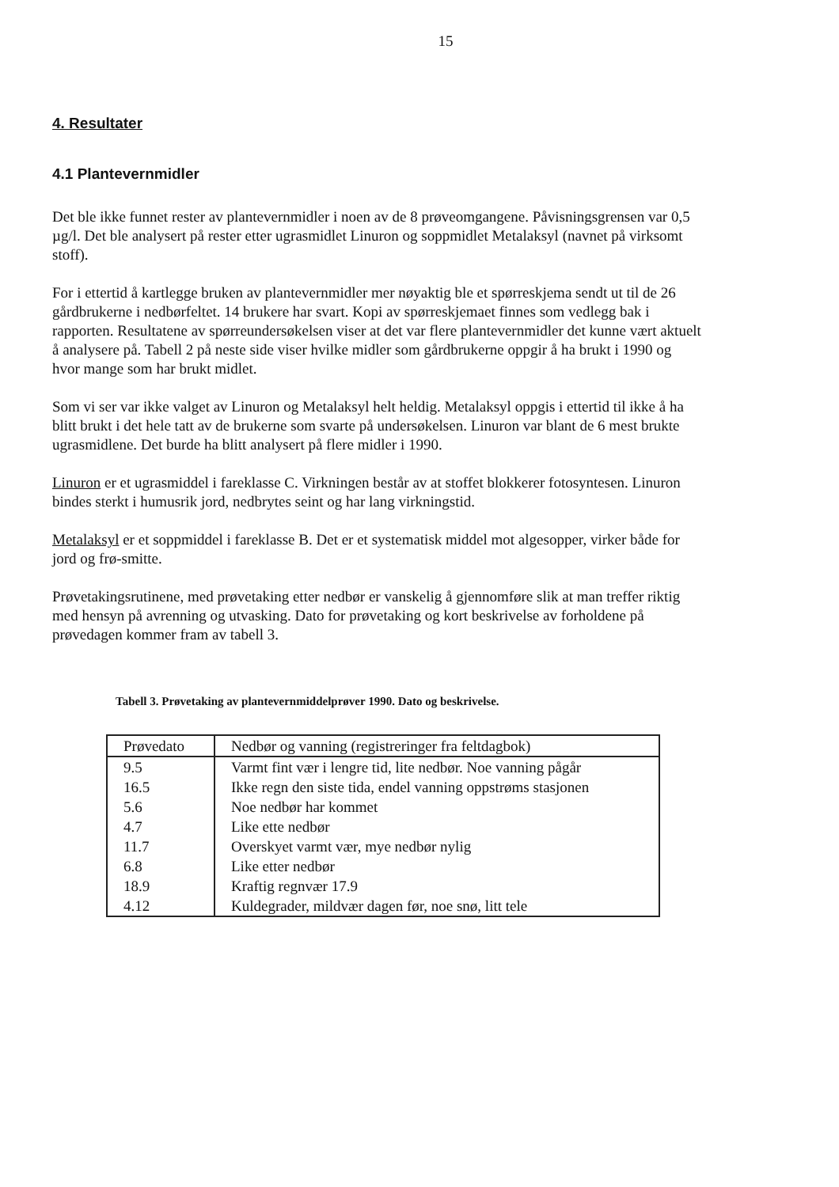15
4. Resultater
4.1 Plantevernmidler
Det ble ikke funnet rester av plantevernmidler i noen av de 8 prøveomgangene. Påvisningsgrensen var 0,5 µg/l. Det ble analysert på rester etter ugrasmidlet Linuron og soppmidlet Metalaksyl (navnet på virksomt stoff).
For i ettertid å kartlegge bruken av plantevernmidler mer nøyaktig ble et spørreskjema sendt ut til de 26 gårdbrukerne i nedbørfeltet. 14 brukere har svart. Kopi av spørreskjemaet finnes som vedlegg bak i rapporten. Resultatene av spørreundersøkelsen viser at det var flere plantevernmidler det kunne vært aktuelt å analysere på. Tabell 2 på neste side viser hvilke midler som gårdbrukerne oppgir å ha brukt i 1990 og hvor mange som har brukt midlet.
Som vi ser var ikke valget av Linuron og Metalaksyl helt heldig. Metalaksyl oppgis i ettertid til ikke å ha blitt brukt i det hele tatt av de brukerne som svarte på undersøkelsen. Linuron var blant de 6 mest brukte ugrasmidlene. Det burde ha blitt analysert på flere midler i 1990.
Linuron er et ugrasmiddel i fareklasse C. Virkningen består av at stoffet blokkerer fotosyntesen. Linuron bindes sterkt i humusrik jord, nedbrytes seint og har lang virkningstid.
Metalaksyl er et soppmiddel i fareklasse B. Det er et systematisk middel mot algesopper, virker både for jord og frø-smitte.
Prøvetakingsrutinene, med prøvetaking etter nedbør er vanskelig å gjennomføre slik at man treffer riktig med hensyn på avrenning og utvasking. Dato for prøvetaking og kort beskrivelse av forholdene på prøvedagen kommer fram av tabell 3.
Tabell 3. Prøvetaking av plantevernmiddelprøver 1990. Dato og beskrivelse.
| Prøvedato | Nedbør og vanning (registreringer fra feltdagbok) |
| --- | --- |
| 9.5 | Varmt fint vær i lengre tid, lite nedbør. Noe vanning pågår |
| 16.5 | Ikke regn den siste tida, endel vanning oppstrøms stasjonen |
| 5.6 | Noe nedbør har kommet |
| 4.7 | Like ette nedbør |
| 11.7 | Overskyet varmt vær, mye nedbør nylig |
| 6.8 | Like etter nedbør |
| 18.9 | Kraftig regnvær 17.9 |
| 4.12 | Kuldegrader, mildvær dagen før, noe snø, litt tele |